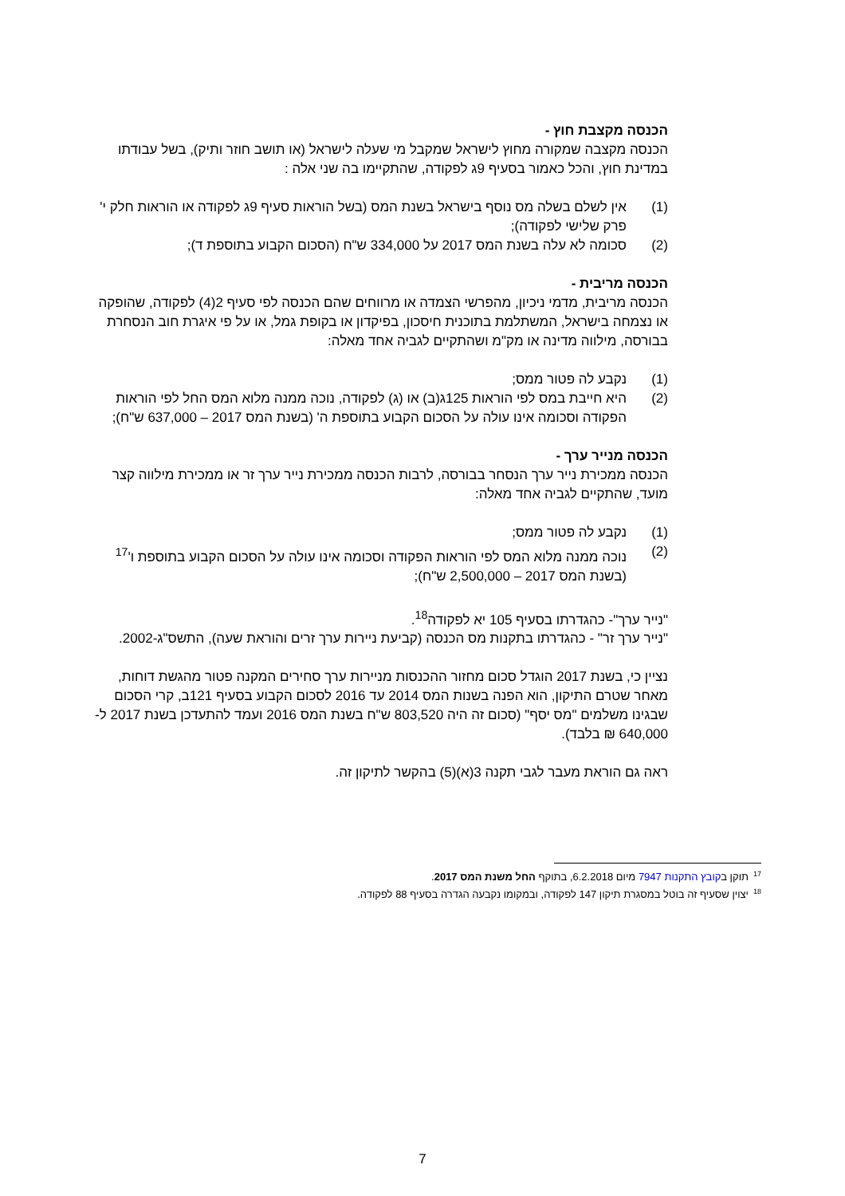הכנסה מקצבת חוץ -
הכנסה מקצבה שמקורה מחוץ לישראל שמקבל מי שעלה לישראל (או תושב חוזר ותיק), בשל עבודתו במדינת חוץ, והכל כאמור בסעיף 9ג לפקודה, שהתקיימו בה שני אלה :
(1) אין לשלם בשלה מס נוסף בישראל בשנת המס (בשל הוראות סעיף 9ג לפקודה או הוראות חלק י' פרק שלישי לפקודה);
(2) סכומה לא עלה בשנת המס 2017 על 334,000 ש"ח (הסכום הקבוע בתוספת ד);
הכנסה מריבית -
הכנסה מריבית, מדמי ניכיון, מהפרשי הצמדה או מרווחים שהם הכנסה לפי סעיף 2(4) לפקודה, שהופקה או נצמחה בישראל, המשתלמת בתוכנית חיסכון, בפיקדון או בקופת גמל, או על פי איגרת חוב הנסחרת בבורסה, מילווה מדינה או מק"מ ושהתקיים לגביה אחד מאלה:
(1) נקבע לה פטור ממס;
(2) היא חייבת במס לפי הוראות 125ג(ב) או (ג) לפקודה, נוכה ממנה מלוא המס החל לפי הוראות הפקודה וסכומה אינו עולה על הסכום הקבוע בתוספת ה' (בשנת המס 2017 – 637,000 ש"ח);
הכנסה מנייר ערך -
הכנסה ממכירת נייר ערך הנסחר בבורסה, לרבות הכנסה ממכירת נייר ערך זר או ממכירת מילווה קצר מועד, שהתקיים לגביה אחד מאלה:
(1) נקבע לה פטור ממס;
(2) נוכה ממנה מלוא המס לפי הוראות הפקודה וסכומה אינו עולה על הסכום הקבוע בתוספת ו'<sup>17</sup> (בשנת המס 2017 – 2,500,000 ש"ח);
"נייר ערך"- כהגדרתו בסעיף 105 יא לפקודה<sup>18</sup>.
"נייר ערך זר" - כהגדרתו בתקנות מס הכנסה (קביעת ניירות ערך זרים והוראת שעה), התשס"ג-2002.
נציין כי, בשנת 2017 הוגדל סכום מחזור ההכנסות מניירות ערך סחירים המקנה פטור מהגשת דוחות, מאחר שטרם התיקון, הוא הפנה בשנות המס 2014 עד 2016 לסכום הקבוע בסעיף 121ב, קרי הסכום שבגינו משלמים "מס יסף" (סכום זה היה 803,520 ש"ח בשנת המס 2016 ועמד להתעדכן בשנת 2017 ל- 640,000 ₪ בלבד).
ראה גם הוראת מעבר לגבי תקנה 3(א)(5) בהקשר לתיקון זה.
<sup>17</sup> תוקן בקובץ התקנות 7947 מיום 6.2.2018, בתוקף החל משנת המס 2017.
<sup>18</sup> יצוין שסעיף זה בוטל במסגרת תיקון 147 לפקודה, ובמקומו נקבעה הגדרה בסעיף 88 לפקודה.
7